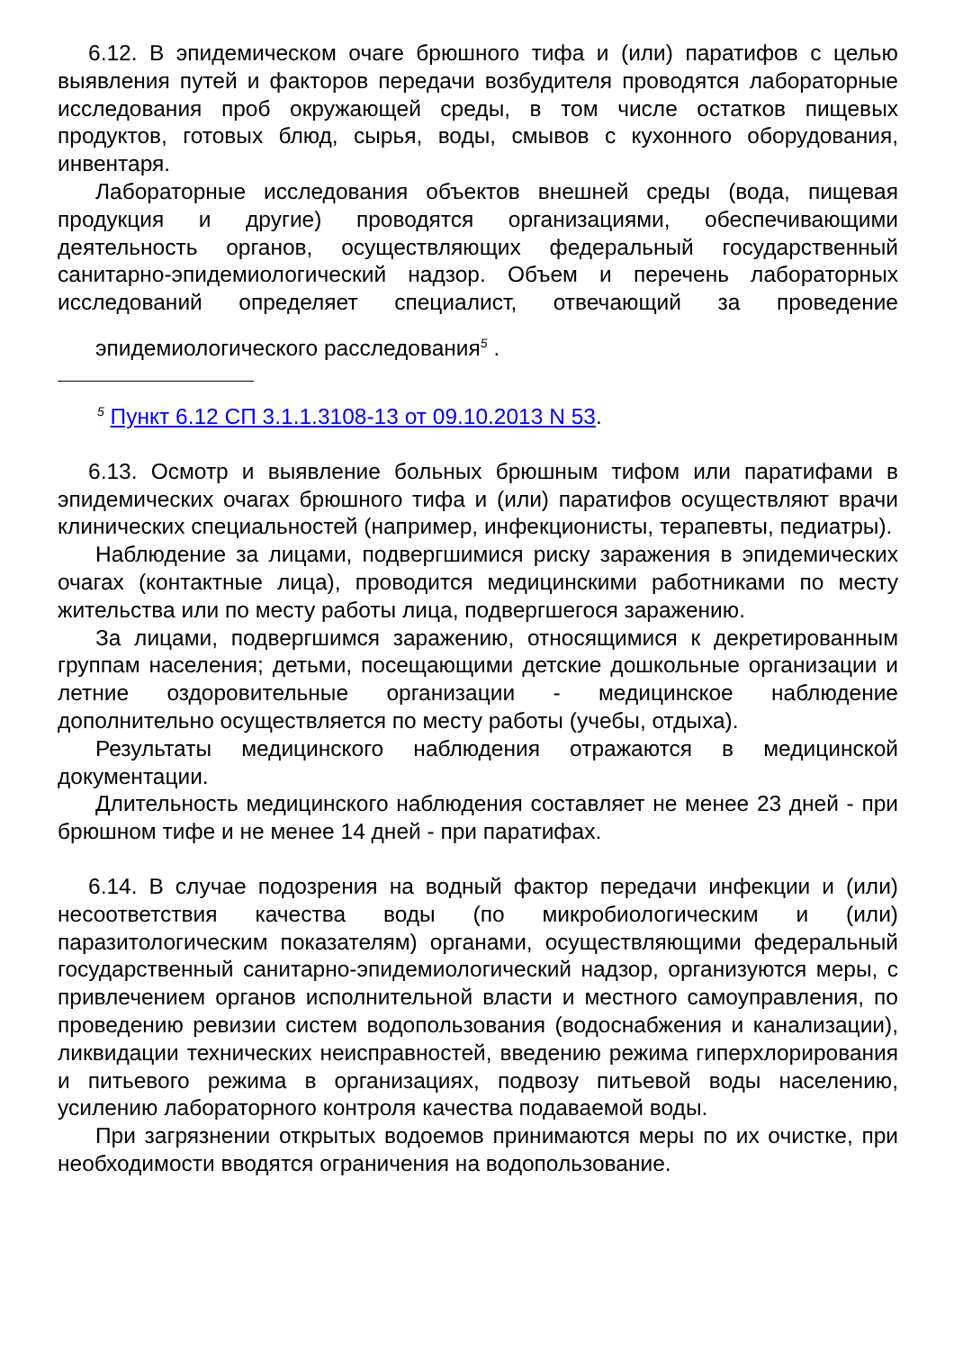6.12. В эпидемическом очаге брюшного тифа и (или) паратифов с целью выявления путей и факторов передачи возбудителя проводятся лабораторные исследования проб окружающей среды, в том числе остатков пищевых продуктов, готовых блюд, сырья, воды, смывов с кухонного оборудования, инвентаря.
Лабораторные исследования объектов внешней среды (вода, пищевая продукция и другие) проводятся организациями, обеспечивающими деятельность органов, осуществляющих федеральный государственный санитарно-эпидемиологический надзор. Объем и перечень лабораторных исследований определяет специалист, отвечающий за проведение эпидемиологического расследования<sup>5</sup> .
<sup>5</sup> Пункт 6.12 СП 3.1.1.3108-13 от 09.10.2013 N 53.
6.13. Осмотр и выявление больных брюшным тифом или паратифами в эпидемических очагах брюшного тифа и (или) паратифов осуществляют врачи клинических специальностей (например, инфекционисты, терапевты, педиатры).
Наблюдение за лицами, подвергшимися риску заражения в эпидемических очагах (контактные лица), проводится медицинскими работниками по месту жительства или по месту работы лица, подвергшегося заражению.
За лицами, подвергшимся заражению, относящимися к декретированным группам населения; детьми, посещающими детские дошкольные организации и летние оздоровительные организации - медицинское наблюдение дополнительно осуществляется по месту работы (учебы, отдыха).
Результаты медицинского наблюдения отражаются в медицинской документации.
Длительность медицинского наблюдения составляет не менее 23 дней - при брюшном тифе и не менее 14 дней - при паратифах.
6.14. В случае подозрения на водный фактор передачи инфекции и (или) несоответствия качества воды (по микробиологическим и (или) паразитологическим показателям) органами, осуществляющими федеральный государственный санитарно-эпидемиологический надзор, организуются меры, с привлечением органов исполнительной власти и местного самоуправления, по проведению ревизии систем водопользования (водоснабжения и канализации), ликвидации технических неисправностей, введению режима гиперхлорирования и питьевого режима в организациях, подвозу питьевой воды населению, усилению лабораторного контроля качества подаваемой воды.
При загрязнении открытых водоемов принимаются меры по их очистке, при необходимости вводятся ограничения на водопользование.